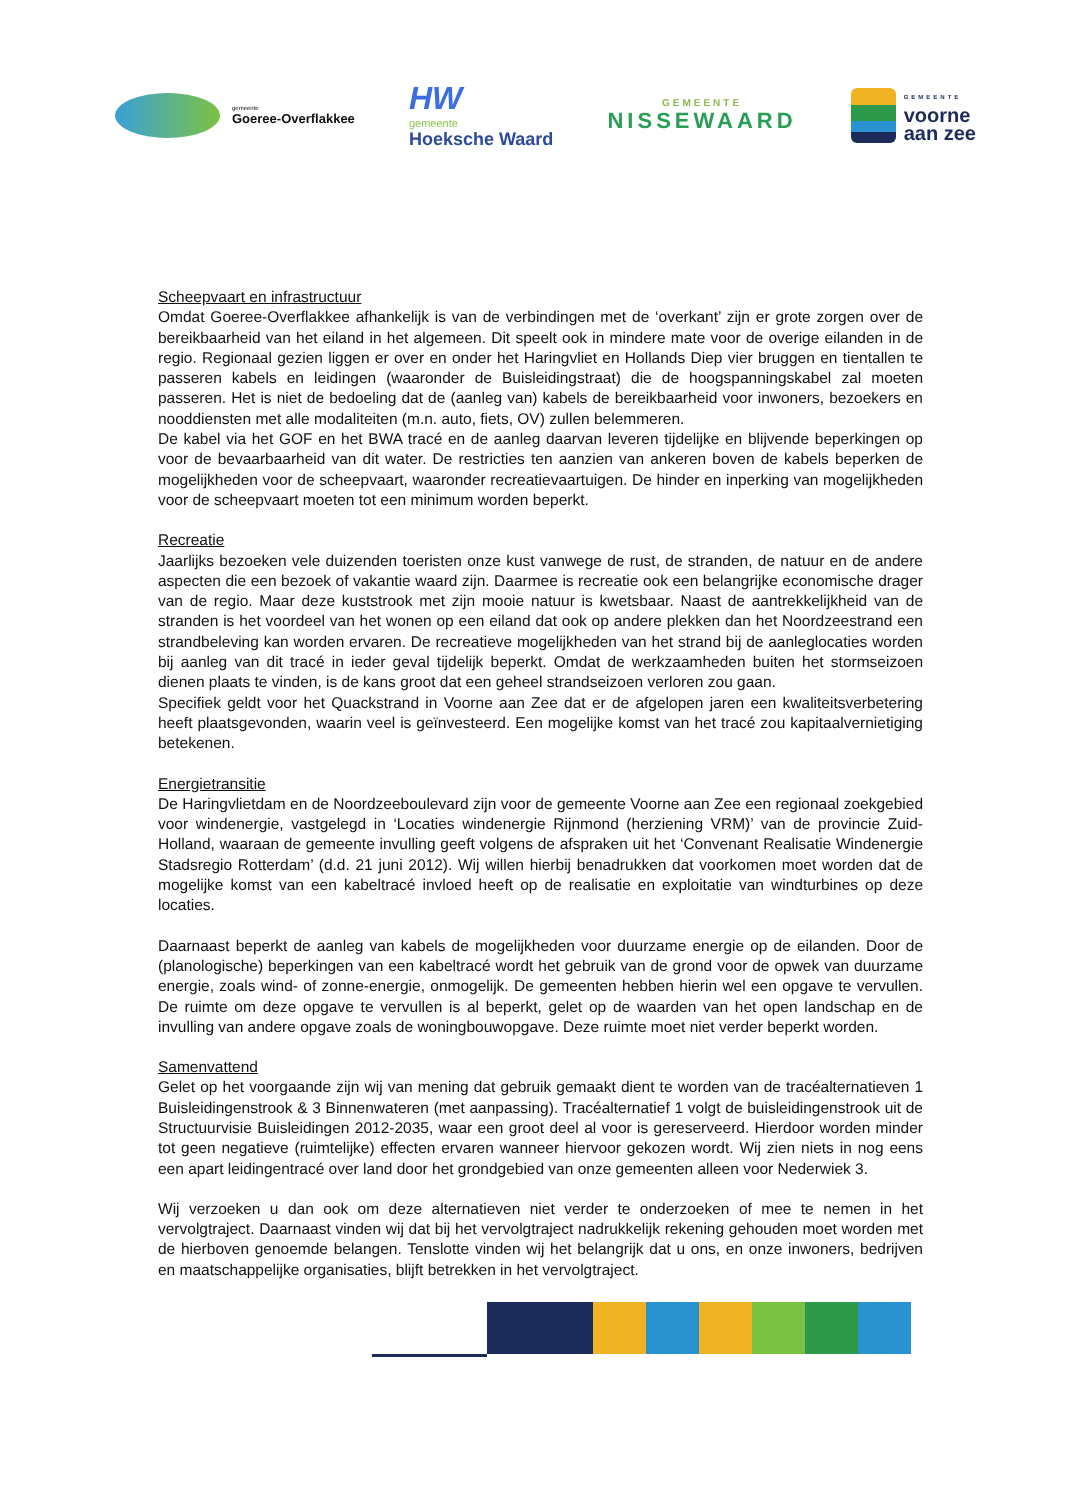gemeente
Goeree-Overflakkee
HW
gemeente
Hoeksche Waard
GEMEENTE
NISSEWAARD
GEMEENTE
voorne
aan zee
Scheepvaart en infrastructuur
Omdat Goeree-Overflakkee afhankelijk is van de verbindingen met de ‘overkant’ zijn er grote zorgen over de bereikbaarheid van het eiland in het algemeen. Dit speelt ook in mindere mate voor de overige eilanden in de regio. Regionaal gezien liggen er over en onder het Haringvliet en Hollands Diep vier bruggen en tientallen te passeren kabels en leidingen (waaronder de Buisleidingstraat) die de hoogspanningskabel zal moeten passeren. Het is niet de bedoeling dat de (aanleg van) kabels de bereikbaarheid voor inwoners, bezoekers en nooddiensten met alle modaliteiten (m.n. auto, fiets, OV) zullen belemmeren.
De kabel via het GOF en het BWA tracé en de aanleg daarvan leveren tijdelijke en blijvende beperkingen op voor de bevaarbaarheid van dit water. De restricties ten aanzien van ankeren boven de kabels beperken de mogelijkheden voor de scheepvaart, waaronder recreatievaartuigen. De hinder en inperking van mogelijkheden voor de scheepvaart moeten tot een minimum worden beperkt.
Recreatie
Jaarlijks bezoeken vele duizenden toeristen onze kust vanwege de rust, de stranden, de natuur en de andere aspecten die een bezoek of vakantie waard zijn. Daarmee is recreatie ook een belangrijke economische drager van de regio. Maar deze kuststrook met zijn mooie natuur is kwetsbaar. Naast de aantrekkelijkheid van de stranden is het voordeel van het wonen op een eiland dat ook op andere plekken dan het Noordzeestrand een strandbeleving kan worden ervaren. De recreatieve mogelijkheden van het strand bij de aanleglocaties worden bij aanleg van dit tracé in ieder geval tijdelijk beperkt. Omdat de werkzaamheden buiten het stormseizoen dienen plaats te vinden, is de kans groot dat een geheel strandseizoen verloren zou gaan.
Specifiek geldt voor het Quackstrand in Voorne aan Zee dat er de afgelopen jaren een kwaliteitsverbetering heeft plaatsgevonden, waarin veel is geïnvesteerd. Een mogelijke komst van het tracé zou kapitaalvernietiging betekenen.
Energietransitie
De Haringvlietdam en de Noordzeeboulevard zijn voor de gemeente Voorne aan Zee een regionaal zoekgebied voor windenergie, vastgelegd in ‘Locaties windenergie Rijnmond (herziening VRM)’ van de provincie Zuid-Holland, waaraan de gemeente invulling geeft volgens de afspraken uit het ‘Convenant Realisatie Windenergie Stadsregio Rotterdam’ (d.d. 21 juni 2012). Wij willen hierbij benadrukken dat voorkomen moet worden dat de mogelijke komst van een kabeltracé invloed heeft op de realisatie en exploitatie van windturbines op deze locaties.
Daarnaast beperkt de aanleg van kabels de mogelijkheden voor duurzame energie op de eilanden. Door de (planologische) beperkingen van een kabeltracé wordt het gebruik van de grond voor de opwek van duurzame energie, zoals wind- of zonne-energie, onmogelijk. De gemeenten hebben hierin wel een opgave te vervullen. De ruimte om deze opgave te vervullen is al beperkt, gelet op de waarden van het open landschap en de invulling van andere opgave zoals de woningbouwopgave. Deze ruimte moet niet verder beperkt worden.
Samenvattend
Gelet op het voorgaande zijn wij van mening dat gebruik gemaakt dient te worden van de tracéalternatieven 1 Buisleidingenstrook & 3 Binnenwateren (met aanpassing). Tracéalternatief 1 volgt de buisleidingenstrook uit de Structuurvisie Buisleidingen 2012-2035, waar een groot deel al voor is gereserveerd. Hierdoor worden minder tot geen negatieve (ruimtelijke) effecten ervaren wanneer hiervoor gekozen wordt. Wij zien niets in nog eens een apart leidingentracé over land door het grondgebied van onze gemeenten alleen voor Nederwiek 3.
Wij verzoeken u dan ook om deze alternatieven niet verder te onderzoeken of mee te nemen in het vervolgtraject. Daarnaast vinden wij dat bij het vervolgtraject nadrukkelijk rekening gehouden moet worden met de hierboven genoemde belangen. Tenslotte vinden wij het belangrijk dat u ons, en onze inwoners, bedrijven en maatschappelijke organisaties, blijft betrekken in het vervolgtraject.